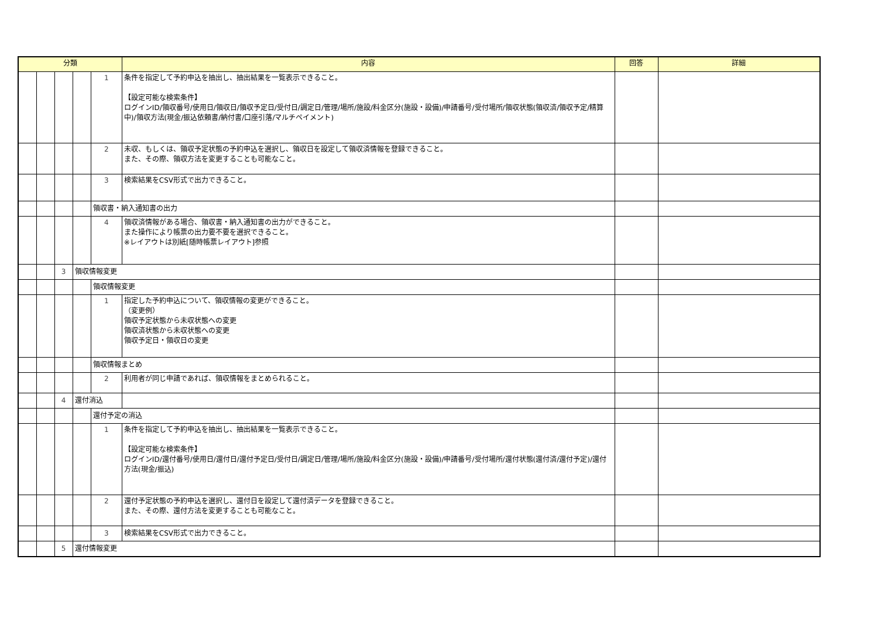| 分類 | | | | | 内容 | 回答 | 詳細 |
| --- | --- | --- | --- | --- | --- | --- | --- |
| | | | | 1 | 条件を指定して予約申込を抽出し、抽出結果を一覧表示できること。 【設定可能な検索条件】 ログインID/領収番号/使用日/領収日/領収予定日/受付日/調定日/管理/場所/施設/料金区分(施設・設備)/申請番号/受付場所/領収状態(領収済/領収予定/精算中)/領収方法(現金/振込依頼書/納付書/口座引落/マルチペイメント) | | |
| | | | | 2 | 未収、もしくは、領収予定状態の予約申込を選択し、領収日を設定して領収済情報を登録できること。 また、その際、領収方法を変更することも可能なこと。 | | |
| | | | | 3 | 検索結果をCSV形式で出力できること。 | | |
| | | | | 領収書・納入通知書の出力 | | | |
| | | | | 4 | 領収済情報がある場合、領収書・納入通知書の出力ができること。 また操作により帳票の出力要不要を選択できること。 ※レイアウトは別紙[随時帳票レイアウト]参照 | | |
| | | 3 | 領収情報変更 | | | | |
| | | | | 領収情報変更 | | | |
| | | | | 1 | 指定した予約申込について、領収情報の変更ができること。 （変更例） 領収予定状態から未収状態への変更 領収済状態から未収状態への変更 領収予定日・領収日の変更 | | |
| | | | | 領収情報まとめ | | | |
| | | | | 2 | 利用者が同じ申請であれば、領収情報をまとめられること。 | | |
| | | 4 | 還付消込 | | | | |
| | | | | 還付予定の消込 | | | |
| | | | | 1 | 条件を指定して予約申込を抽出し、抽出結果を一覧表示できること。 【設定可能な検索条件】 ログインID/還付番号/使用日/還付日/還付予定日/受付日/調定日/管理/場所/施設/料金区分(施設・設備)/申請番号/受付場所/還付状態(還付済/還付予定)/還付方法(現金/振込) | | |
| | | | | 2 | 還付予定状態の予約申込を選択し、還付日を設定して還付済データを登録できること。 また、その際、還付方法を変更することも可能なこと。 | | |
| | | | | 3 | 検索結果をCSV形式で出力できること。 | | |
| | | 5 | 還付情報変更 | | | | |